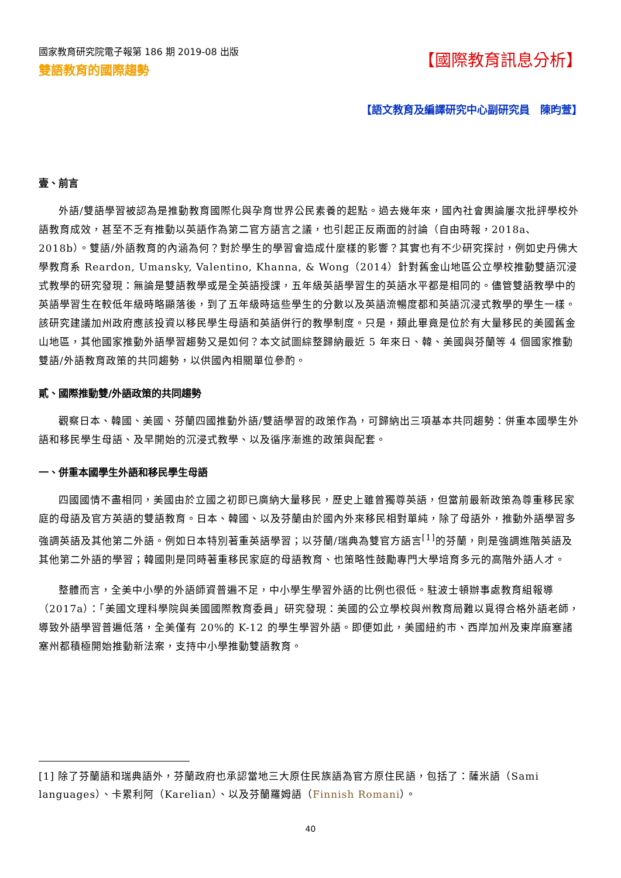國家教育研究院電子報第 186 期 2019-08 出版
雙語教育的國際趨勢
【國際教育訊息分析】
【語文教育及編譯研究中心副研究員　陳昀萱】
壹、前言
外語/雙語學習被認為是推動教育國際化與孕育世界公民素養的起點。過去幾年來，國內社會輿論屢次批評學校外語教育成效，甚至不乏有推動以英語作為第二官方語言之議，也引起正反兩面的討論（自由時報，2018a、2018b）。雙語/外語教育的內涵為何？對於學生的學習會造成什麼樣的影響？其實也有不少研究探討，例如史丹佛大學教育系 Reardon, Umansky, Valentino, Khanna, & Wong（2014）針對舊金山地區公立學校推動雙語沉浸式教學的研究發現：無論是雙語教學或是全英語授課，五年級英語學習生的英語水平都是相同的。儘管雙語教學中的英語學習生在較低年級時略顯落後，到了五年級時這些學生的分數以及英語流暢度都和英語沉浸式教學的學生一樣。該研究建議加州政府應該投資以移民學生母語和英語併行的教學制度。只是，類此畢竟是位於有大量移民的美國舊金山地區，其他國家推動外語學習趨勢又是如何？本文試圖綜整歸納最近 5 年來日、韓、美國與芬蘭等 4 個國家推動雙語/外語教育政策的共同趨勢，以供國內相關單位參酌。
貳、國際推動雙/外語政策的共同趨勢
觀察日本、韓國、美國、芬蘭四國推動外語/雙語學習的政策作為，可歸納出三項基本共同趨勢：併重本國學生外語和移民學生母語、及早開始的沉浸式教學、以及循序漸進的政策與配套。
一、併重本國學生外語和移民學生母語
四國國情不盡相同，美國由於立國之初即已廣納大量移民，歷史上雖曾獨尊英語，但當前最新政策為尊重移民家庭的母語及官方英語的雙語教育。日本、韓國、以及芬蘭由於國內外來移民相對單純，除了母語外，推動外語學習多強調英語及其他第二外語。例如日本特別著重英語學習；以芬蘭/瑞典為雙官方語言<sup>[1]</sup>的芬蘭，則是強調進階英語及其他第二外語的學習；韓國則是同時著重移民家庭的母語教育、也策略性鼓勵專門大學培育多元的高階外語人才。
整體而言，全美中小學的外語師資普遍不足，中小學生學習外語的比例也很低。駐波士頓辦事處教育組報導（2017a）：「美國文理科學院與美國國際教育委員」研究發現：美國的公立學校與州教育局難以覓得合格外語老師，導致外語學習普遍低落，全美僅有 20%的 K-12 的學生學習外語。即便如此，美國紐約市、西岸加州及東岸麻塞諸塞州都積極開始推動新法案，支持中小學推動雙語教育。
[1] 除了芬蘭語和瑞典語外，芬蘭政府也承認當地三大原住民族語為官方原住民語，包括了：薩米語（Sami languages）、卡累利阿（Karelian）、以及芬蘭羅姆語（Finnish Romani）。
40